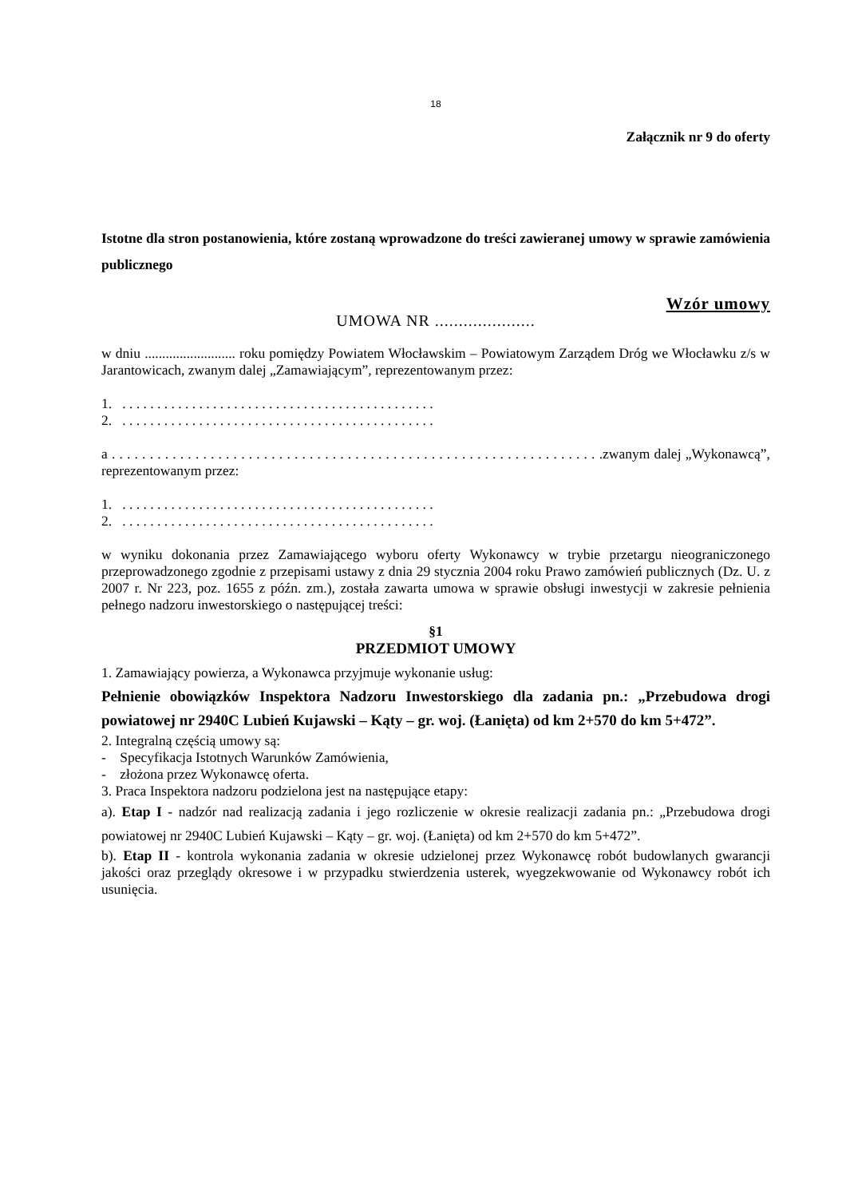18
Załącznik nr 9 do oferty
Istotne dla stron postanowienia, które zostaną wprowadzone do treści zawieranej umowy w sprawie zamówienia publicznego
Wzór umowy
UMOWA NR .....................
w dniu .......................... roku pomiędzy Powiatem Włocławskim – Powiatowym Zarządem Dróg we Włocławku z/s w Jarantowicach, zwanym dalej „Zamawiającym”, reprezentowanym przez:
1. . . . . . . . . . . . . . . . . . . . . . . . . . . . . . . . . . . . . . . . . . . . . .
2. . . . . . . . . . . . . . . . . . . . . . . . . . . . . . . . . . . . . . . . . . . . . .
a . . . . . . . . . . . . . . . . . . . . . . . . . . . . . . . . . . . . . . . . . . . . . . . . . . . . . . . . . . . . . . . . .zwanym dalej „Wykonawcą”, reprezentowanym przez:
1. . . . . . . . . . . . . . . . . . . . . . . . . . . . . . . . . . . . . . . . . . . . . .
2. . . . . . . . . . . . . . . . . . . . . . . . . . . . . . . . . . . . . . . . . . . . . .
w wyniku dokonania przez Zamawiającego wyboru oferty Wykonawcy w trybie przetargu nieograniczonego przeprowadzonego zgodnie z przepisami ustawy z dnia 29 stycznia 2004 roku Prawo zamówień publicznych (Dz. U. z 2007 r. Nr 223, poz. 1655 z późn. zm.), została zawarta umowa w sprawie obsługi inwestycji w zakresie pełnienia pełnego nadzoru inwestorskiego o następującej treści:
§1
PRZEDMIOT UMOWY
1. Zamawiający powierza, a Wykonawca przyjmuje wykonanie usług:
Pełnienie obowiązków Inspektora Nadzoru Inwestorskiego dla zadania pn.: „Przebudowa drogi powiatowej nr 2940C Lubień Kujawski – Kąty – gr. woj. (Łanięta) od km 2+570 do km 5+472”.
2. Integralną częścią umowy są:
- Specyfikacja Istotnych Warunków Zamówienia,
- złożona przez Wykonawcę oferta.
3. Praca Inspektora nadzoru podzielona jest na następujące etapy:
a). Etap I - nadzór nad realizacją zadania i jego rozliczenie w okresie realizacji zadania pn.: „Przebudowa drogi powiatowej nr 2940C Lubień Kujawski – Kąty – gr. woj. (Łanięta) od km 2+570 do km 5+472”.
b). Etap II - kontrola wykonania zadania w okresie udzielonej przez Wykonawcę robót budowlanych gwarancji jakości oraz przeglądy okresowe i w przypadku stwierdzenia usterek, wyegzekwowanie od Wykonawcy robót ich usunięcia.